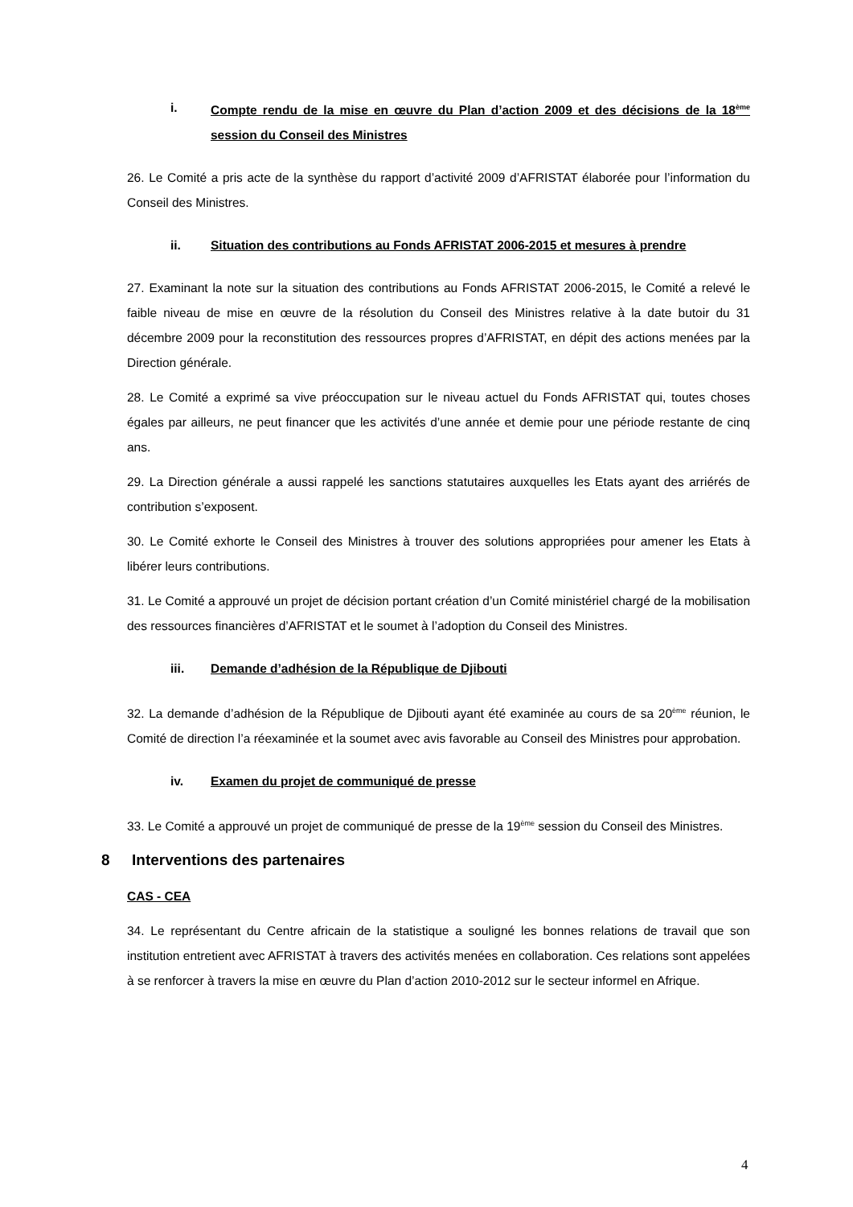i. Compte rendu de la mise en œuvre du Plan d’action 2009 et des décisions de la 18<sup>ème</sup> session du Conseil des Ministres
26. Le Comité a pris acte de la synthèse du rapport d’activité 2009 d’AFRISTAT élaborée pour l’information du Conseil des Ministres.
ii. Situation des contributions au Fonds AFRISTAT 2006-2015 et mesures à prendre
27. Examinant la note sur la situation des contributions au Fonds AFRISTAT 2006-2015, le Comité a relevé le faible niveau de mise en œuvre de la résolution du Conseil des Ministres relative à la date butoir du 31 décembre 2009 pour la reconstitution des ressources propres d’AFRISTAT, en dépit des actions menées par la Direction générale.
28. Le Comité a exprimé sa vive préoccupation sur le niveau actuel du Fonds AFRISTAT qui, toutes choses égales par ailleurs, ne peut financer que les activités d’une année et demie pour une période restante de cinq ans.
29. La Direction générale a aussi rappelé les sanctions statutaires auxquelles les Etats ayant des arriérés de contribution s’exposent.
30. Le Comité exhorte le Conseil des Ministres à trouver des solutions appropriées pour amener les Etats à libérer leurs contributions.
31. Le Comité a approuvé un projet de décision portant création d’un Comité ministériel chargé de la mobilisation des ressources financières d’AFRISTAT et le soumet à l’adoption du Conseil des Ministres.
iii. Demande d’adhésion de la République de Djibouti
32. La demande d’adhésion de la République de Djibouti ayant été examinée au cours de sa 20<sup>ème</sup> réunion, le Comité de direction l’a réexaminée et la soumet avec avis favorable au Conseil des Ministres pour approbation.
iv. Examen du projet de communiqué de presse
33. Le Comité a approuvé un projet de communiqué de presse de la 19<sup>ème</sup> session du Conseil des Ministres.
8 Interventions des partenaires
CAS - CEA
34. Le représentant du Centre africain de la statistique a souligné les bonnes relations de travail que son institution entretient avec AFRISTAT à travers des activités menées en collaboration. Ces relations sont appelées à se renforcer à travers la mise en œuvre du Plan d’action 2010-2012 sur le secteur informel en Afrique.
4